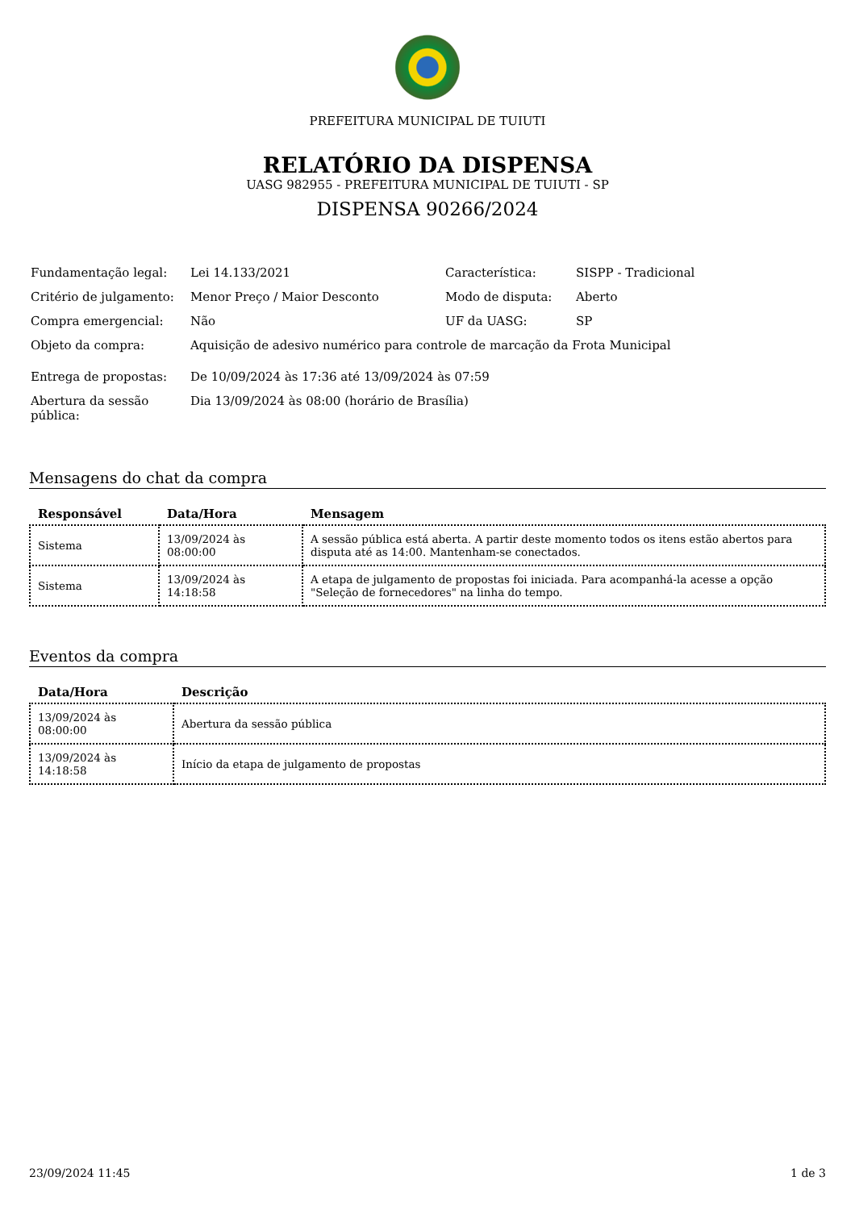PREFEITURA MUNICIPAL DE TUIUTI
RELATÓRIO DA DISPENSA
UASG 982955 - PREFEITURA MUNICIPAL DE TUIUTI - SP
DISPENSA 90266/2024
| Fundamentação legal: | Lei 14.133/2021 | Característica: | SISPP - Tradicional |
| Critério de julgamento: | Menor Preço / Maior Desconto | Modo de disputa: | Aberto |
| Compra emergencial: | Não | UF da UASG: | SP |
| Objeto da compra: | Aquisição de adesivo numérico para controle de marcação da Frota Municipal | | |
| Entrega de propostas: | De 10/09/2024 às 17:36 até 13/09/2024 às 07:59 | | |
| Abertura da sessão pública: | Dia 13/09/2024 às 08:00 (horário de Brasília) | | |
Mensagens do chat da compra
| Responsável | Data/Hora | Mensagem |
| --- | --- | --- |
| Sistema | 13/09/2024 às 08:00:00 | A sessão pública está aberta. A partir deste momento todos os itens estão abertos para disputa até as 14:00. Mantenham-se conectados. |
| Sistema | 13/09/2024 às 14:18:58 | A etapa de julgamento de propostas foi iniciada. Para acompanhá-la acesse a opção "Seleção de fornecedores" na linha do tempo. |
Eventos da compra
| Data/Hora | Descrição |
| --- | --- |
| 13/09/2024 às 08:00:00 | Abertura da sessão pública |
| 13/09/2024 às 14:18:58 | Início da etapa de julgamento de propostas |
23/09/2024 11:45 1 de 3